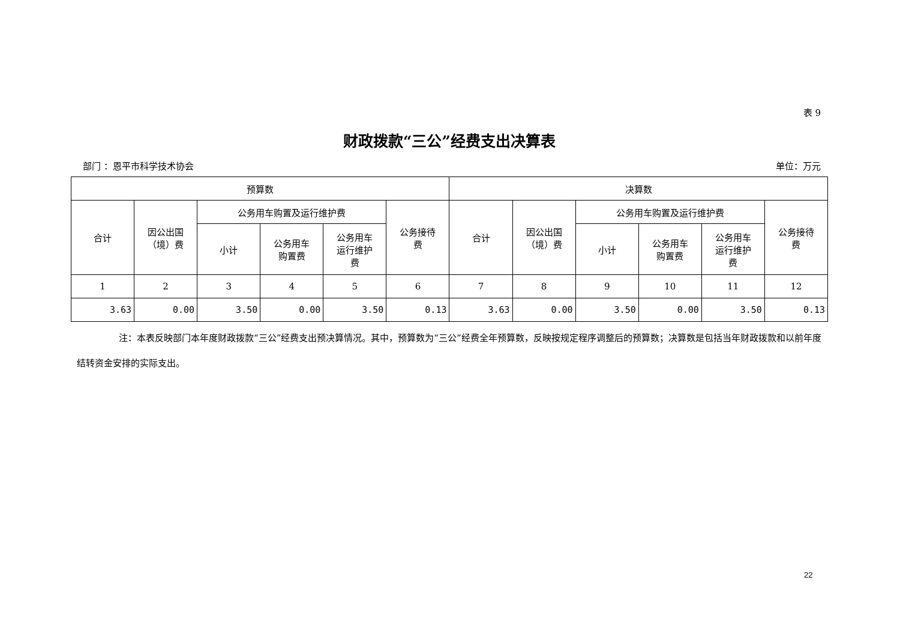表 9
财政拨款“三公”经费支出决算表
部门 ：恩平市科学技术协会 单位：万元
| 预算数 | | | | | | 决算数 | | | | | |
| --- | --- | --- | --- | --- | --- | --- | --- | --- | --- | --- | --- |
| 合计 | 因公出国 （境）费 | 公务用车购置及运行维护费 | | | 公务接待 费 | 合计 | 因公出国 （境）费 | 公务用车购置及运行维护费 | | | 公务接待 费 |
| | | 小计 | 公务用车 购置费 | 公务用车 运行维护 费 | | | | 小计 | 公务用车 购置费 | 公务用车 运行维护 费 | |
| 1 | 2 | 3 | 4 | 5 | 6 | 7 | 8 | 9 | 10 | 11 | 12 |
| 3.63 | 0.00 | 3.50 | 0.00 | 3.50 | 0.13 | 3.63 | 0.00 | 3.50 | 0.00 | 3.50 | 0.13 |
注：本表反映部门本年度财政拨款“三公”经费支出预决算情况。其中，预算数为“三公”经费全年预算数，反映按规定程序调整后的预算数；决算数是包括当年财政拨款和以前年度结转资金安排的实际支出。
22